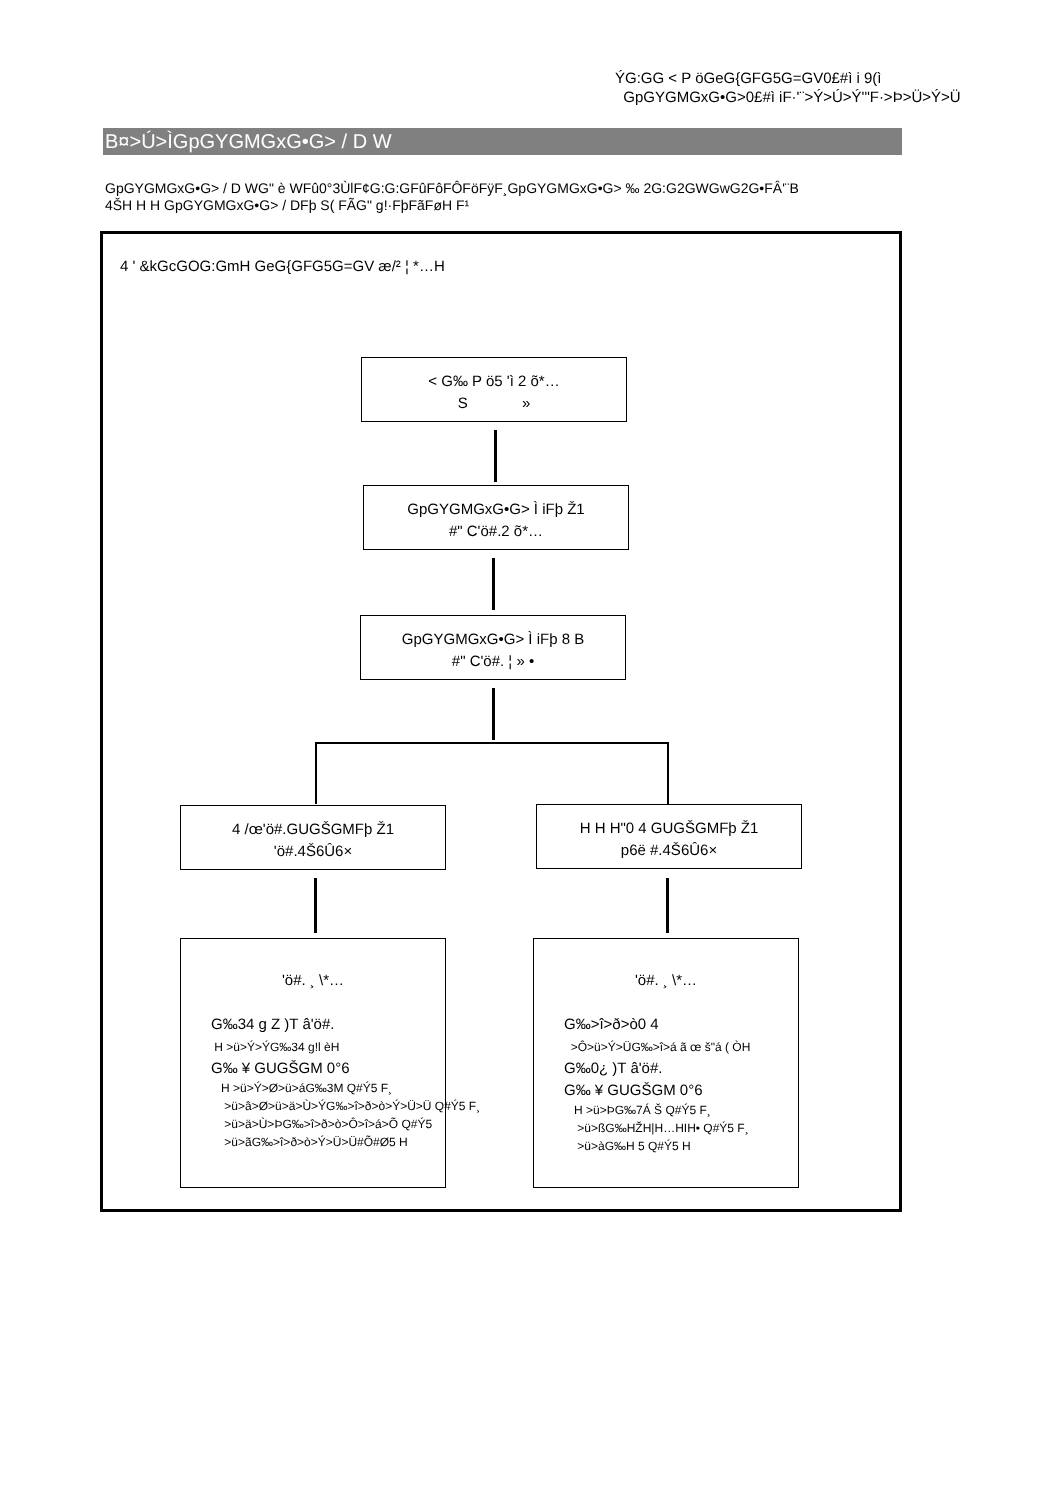ÝG:GG < P öGeG{GFG5G=GV0£#ì i 9(ì
GpGYGMGxG•G>0£#ì iF·'¨>Ý>Ú>Ý'"F·>Þ>Ü>Ý>Ü
B¤>Ú>ÌGpGYGMGxG•G> / D W
GpGYGMGxG•G> / D WG" è WFû0°3ÙlF¢G:G:GFûFôFÔFöFÿF¸GpGYGMGxG•G> ‰ 2G:G2GWGwG2G•FÂ'¨B
4ŠH H H GpGYGMGxG•G> / DFþ S( FÃG" g!·FþFãFøH F¹
4 ' &kGcGOG:GmH GeG{GFG5G=GV æ/² ¦ *…H
< G‰ P ö5 'ì 2 õ*…
S »
GpGYGMGxG•G> Ì iFþ Ž1
#" C'ö#.2 õ*…
GpGYGMGxG•G> Ì iFþ 8 B
#" C'ö#. ¦ » •
4 /œ'ö#.GUGŠGMFþ Ž1
'ö#.4Š6Û6×
H H H"0 4 GUGŠGMFþ Ž1
p6ë #.4Š6Û6×
'ö#. ¸ \*…
G‰34 g Z )T â'ö#.
H >ü>Ý>ÝG‰34 g!l èH
G‰ ¥ GUGŠGM 0°6
H >ü>Ý>Ø>ü>áG‰3M Q#Ý5 F¸
>ü>â>Ø>ü>ä>Ù>ÝG‰>î>ð>ò>Ý>Ü>Ü Q#Ý5 F¸
>ü>ä>Ù>ÞG‰>î>ð>ò>Ô>î>á>Õ Q#Ý5
>ü>ãG‰>î>ð>ò>Ý>Ü>Ü#Õ#Ø5 H
'ö#. ¸ \*…
G‰>î>ð>ò0 4
>Ô>ü>Ý>ÜG‰>î>á ã œ š"á ( ÒH
G‰0¿ )T â'ö#.
G‰ ¥ GUGŠGM 0°6
H >ü>ÞG‰7Á Š Q#Ý5 F¸
>ü>ßG‰HŽH|H…HIH• Q#Ý5 F¸
>ü>àG‰H 5 Q#Ý5 H